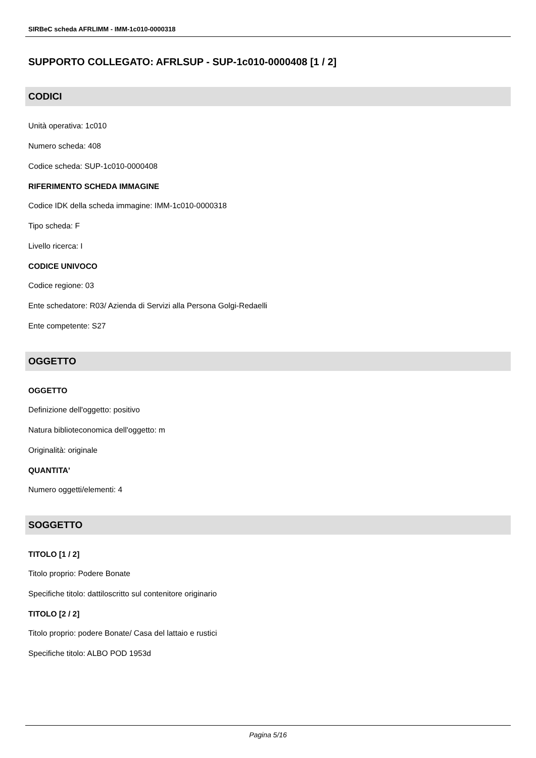SIRBeC scheda AFRLIMM - IMM-1c010-0000318
SUPPORTO COLLEGATO: AFRLSUP - SUP-1c010-0000408 [1 / 2]
CODICI
Unità operativa: 1c010
Numero scheda: 408
Codice scheda: SUP-1c010-0000408
RIFERIMENTO SCHEDA IMMAGINE
Codice IDK della scheda immagine: IMM-1c010-0000318
Tipo scheda: F
Livello ricerca: I
CODICE UNIVOCO
Codice regione: 03
Ente schedatore: R03/ Azienda di Servizi alla Persona Golgi-Redaelli
Ente competente: S27
OGGETTO
OGGETTO
Definizione dell'oggetto: positivo
Natura biblioteconomica dell'oggetto: m
Originalità: originale
QUANTITA'
Numero oggetti/elementi: 4
SOGGETTO
TITOLO [1 / 2]
Titolo proprio: Podere Bonate
Specifiche titolo: dattiloscritto sul contenitore originario
TITOLO [2 / 2]
Titolo proprio: podere Bonate/ Casa del lattaio e rustici
Specifiche titolo: ALBO POD 1953d
Pagina 5/16